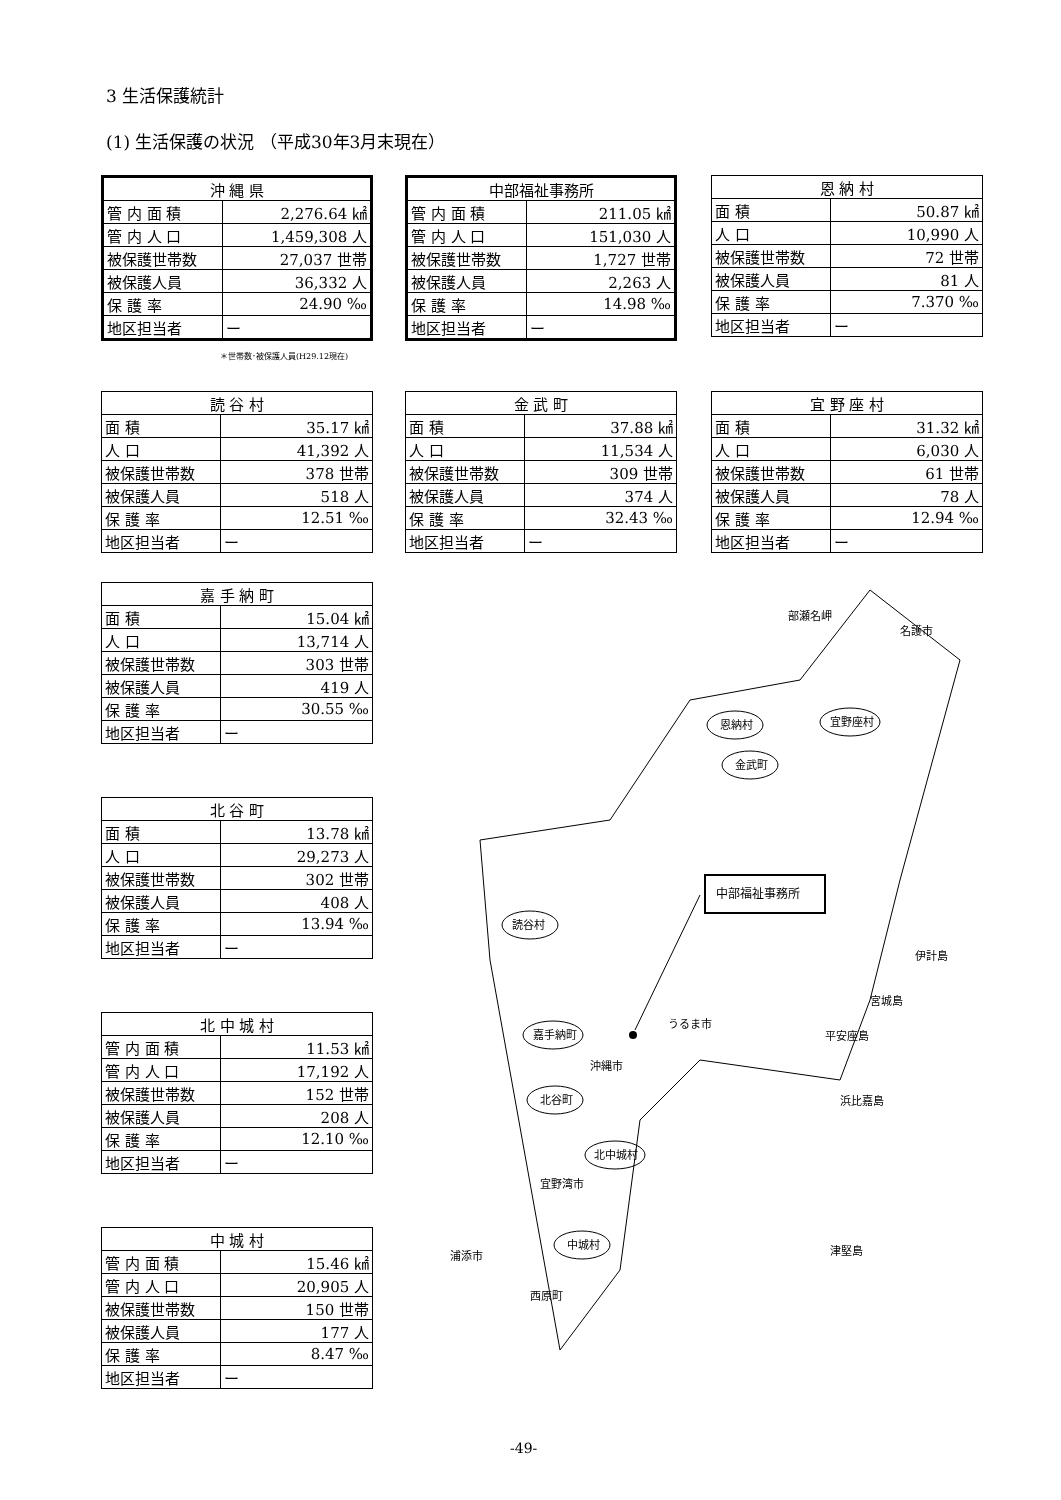3 生活保護統計
(1) 生活保護の状況 （平成30年3月末現在）
| 沖 縄 県 | |
| --- | --- |
| 管 内 面 積 | 2,276.64 ㎢ |
| 管 内 人 口 | 1,459,308 人 |
| 被保護世帯数 | 27,037 世帯 |
| 被保護人員 | 36,332 人 |
| 保 護 率 | 24.90 ‰ |
| 地区担当者 | ー |
＊世帯数･被保護人員(H29.12現在)
| 中部福祉事務所 | |
| --- | --- |
| 管 内 面 積 | 211.05 ㎢ |
| 管 内 人 口 | 151,030 人 |
| 被保護世帯数 | 1,727 世帯 |
| 被保護人員 | 2,263 人 |
| 保 護 率 | 14.98 ‰ |
| 地区担当者 | ー |
| 恩 納 村 | |
| --- | --- |
| 面 積 | 50.87 ㎢ |
| 人 口 | 10,990 人 |
| 被保護世帯数 | 72 世帯 |
| 被保護人員 | 81 人 |
| 保 護 率 | 7.370 ‰ |
| 地区担当者 | ー |
| 読 谷 村 | |
| --- | --- |
| 面 積 | 35.17 ㎢ |
| 人 口 | 41,392 人 |
| 被保護世帯数 | 378 世帯 |
| 被保護人員 | 518 人 |
| 保 護 率 | 12.51 ‰ |
| 地区担当者 | ー |
| 金 武 町 | |
| --- | --- |
| 面 積 | 37.88 ㎢ |
| 人 口 | 11,534 人 |
| 被保護世帯数 | 309 世帯 |
| 被保護人員 | 374 人 |
| 保 護 率 | 32.43 ‰ |
| 地区担当者 | ー |
| 宜 野 座 村 | |
| --- | --- |
| 面 積 | 31.32 ㎢ |
| 人 口 | 6,030 人 |
| 被保護世帯数 | 61 世帯 |
| 被保護人員 | 78 人 |
| 保 護 率 | 12.94 ‰ |
| 地区担当者 | ー |
| 嘉 手 納 町 | |
| --- | --- |
| 面 積 | 15.04 ㎢ |
| 人 口 | 13,714 人 |
| 被保護世帯数 | 303 世帯 |
| 被保護人員 | 419 人 |
| 保 護 率 | 30.55 ‰ |
| 地区担当者 | ー |
| 北 谷 町 | |
| --- | --- |
| 面 積 | 13.78 ㎢ |
| 人 口 | 29,273 人 |
| 被保護世帯数 | 302 世帯 |
| 被保護人員 | 408 人 |
| 保 護 率 | 13.94 ‰ |
| 地区担当者 | ー |
| 北 中 城 村 | |
| --- | --- |
| 管 内 面 積 | 11.53 ㎢ |
| 管 内 人 口 | 17,192 人 |
| 被保護世帯数 | 152 世帯 |
| 被保護人員 | 208 人 |
| 保 護 率 | 12.10 ‰ |
| 地区担当者 | ー |
| 中 城 村 | |
| --- | --- |
| 管 内 面 積 | 15.46 ㎢ |
| 管 内 人 口 | 20,905 人 |
| 被保護世帯数 | 150 世帯 |
| 被保護人員 | 177 人 |
| 保 護 率 | 8.47 ‰ |
| 地区担当者 | ー |
恩納村
宜野座村
金武町
読谷村
嘉手納町
北谷町
北中城村
中城村
部瀬名岬
名護市
うるま市
沖縄市
宜野湾市
浦添市
西原町
伊計島
宮城島
平安座島
浜比嘉島
津堅島
中部福祉事務所
-49-